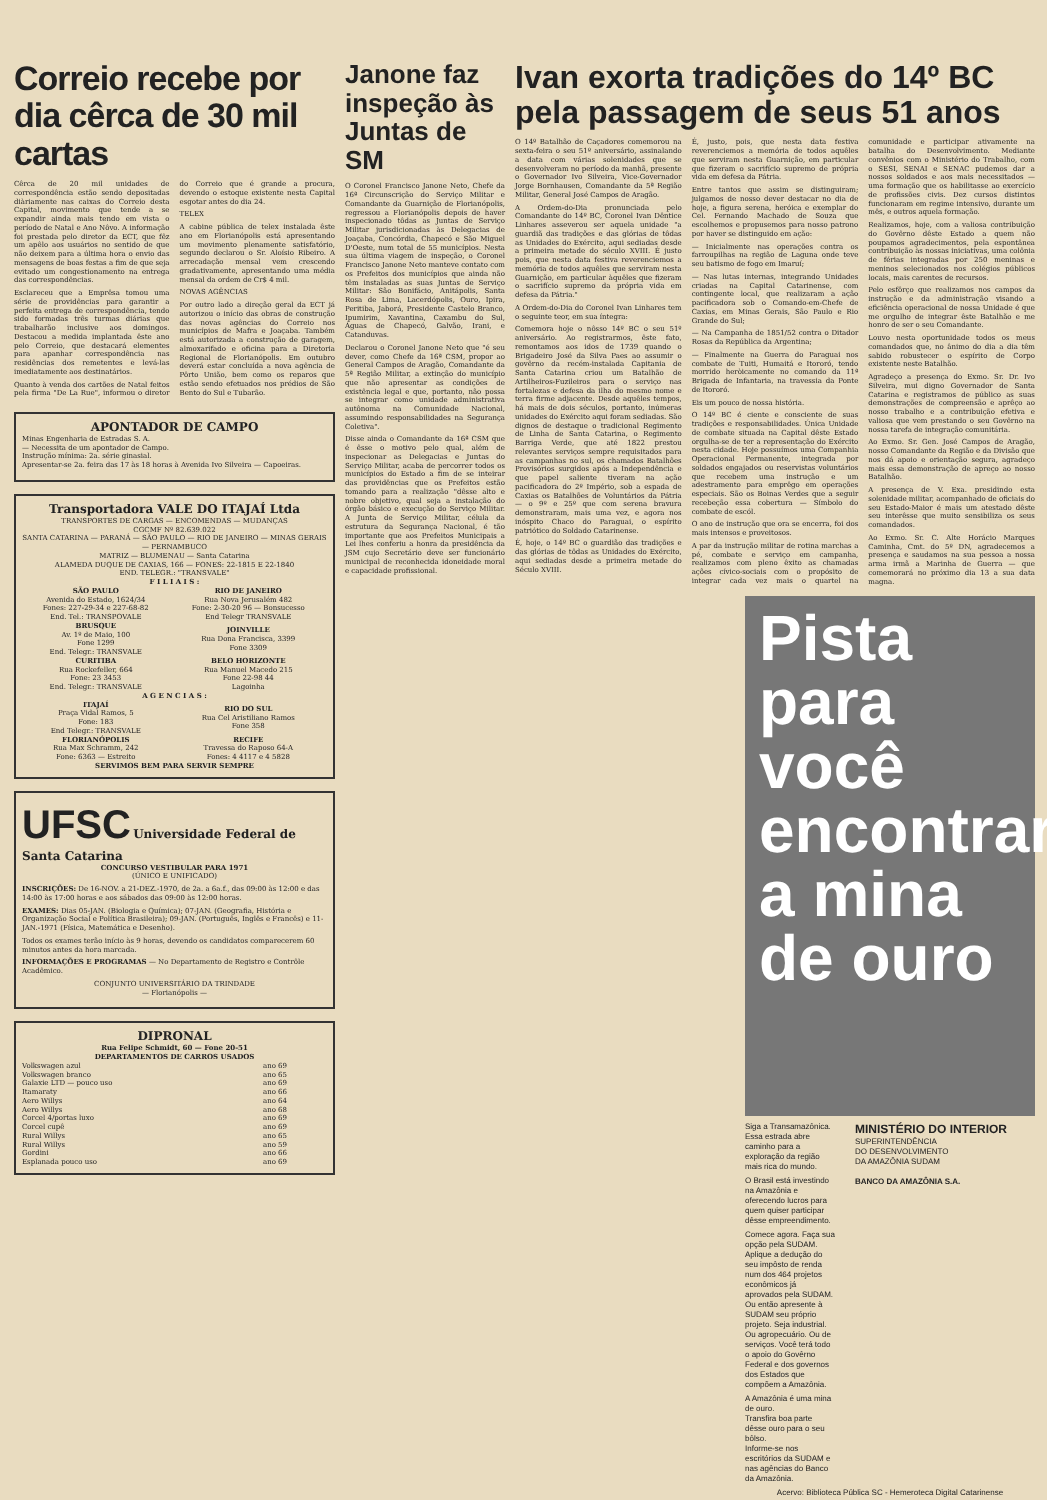Correio recebe por dia cêrca de 30 mil cartas
Cêrca de 20 mil unidades de correspondência estão sendo depositadas diàriamente nas caixas do Correio desta Capital, movimento que tende a se expandir ainda mais tendo em vista o período de Natal e Ano Nôvo. A informação foi prestada pelo diretor da ECT, que fêz um apêlo aos usuários no sentido de que não deixem para a última hora o envio das mensagens de boas festas a fim de que seja evitado um congestionamento na entrega das correspondências.
Esclareceu que a Emprêsa tomou uma série de providências para garantir a perfeita entrega de correspondência, tendo sido formadas três turmas diárias que trabalharão inclusive aos domingos. Destacou a medida implantada êste ano pelo Correio, que destacará elementes para apanhar correspondência nas residências dos remetentes e levá-las imediatamente aos destinatários.
Quanto à venda dos cartões de Natal feitos pela firma "De La Rue", informou o diretor do Correio que é grande a procura, devendo o estoque existente nesta Capital esgotar antes do dia 24.
TELEX
A cabine pública de telex instalada êste ano em Florianópolis está apresentando um movimento plenamente satisfatório, segundo declarou o Sr. Aloísio Ribeiro. A arrecadação mensal vem crescendo gradativamente, apresentando uma média mensal da ordem de Cr$ 4 mil.
NOVAS AGÊNCIAS
Por outro lado a direção geral da ECT já autorizou o início das obras de construção das novas agências do Correio nos municípios de Mafra e Joaçaba. Também está autorizada a construção de garagem, almoxarifado e oficina para a Diretoria Regional de Florianópolis. Em outubro deverá estar concluída a nova agência de Pôrto União, bem como os reparos que estão sendo efetuados nos prédios de São Bento do Sul e Tubarão.
APONTADOR DE CAMPO
Minas Engenharia de Estradas S. A.
— Necessita de um apontador de Campo.
Instrução mínima: 2a. série ginasial.
Apresentar-se 2a. feira das 17 às 18 horas à Avenida Ivo Silveira — Capoeiras.
Transportadora VALE DO ITAJAÍ Ltda
TRANSPORTES DE CARGAS — ENCOMENDAS — MUDANÇAS
CGCMF Nº 82.639.022
SANTA CATARINA — PARANÁ — SÃO PAULO — RIO DE JANEIRO — MINAS GERAIS — PERNAMBUCO
MATRIZ — BLUMENAU — Santa Catarina
ALAMEDA DUQUE DE CAXIAS, 166 — FONES: 22-1815 E 22-1840
END. TELEGR.: "TRANSVALE"
F I L I A I S :
| SÃO PAULO Avenida do Estado, 1624/34 Fones: 227-29-34 e 227-68-82 End. Tel.: TRANSPOVALE | RIO DE JANEIRO Rua Nova Jerusalém 482 Fone: 2-30-20 96 — Bonsucesso End Telegr TRANSVALE |
| BRUSQUE Av. 1º de Maio, 100 Fone 1299 End. Telegr.: TRANSVALE | JOINVILLE Rua Dona Francisca, 3399 Fone 3309 |
| CURITIBA Rua Rockefeller, 664 Fone: 23 3453 End. Telegr.: TRANSVALE | BELO HORIZONTE Rua Manuel Macedo 215 Fone 22-98 44 Lagoinha |
| A G E N C I A S : | |
| ITAJAÍ Praça Vidal Ramos, 5 Fone: 183 End Telegr.: TRANSVALE | RIO DO SUL Rua Cel Aristiliano Ramos Fone 358 |
| FLORIANÓPOLIS Rua Max Schramm, 242 Fone: 6363 — Estreito | RECIFE Travessa do Raposo 64-A Fones: 4 4117 e 4 5828 |
SERVIMOS BEM PARA SERVIR SEMPRE
UFSC Universidade Federal de Santa Catarina
CONCURSO VESTIBULAR PARA 1971
(ÚNICO E UNIFICADO)
INSCRIÇÕES: De 16-NOV. a 21-DEZ.-1970, de 2a. a 6a.f., das 09:00 às 12:00 e das 14:00 às 17:00 horas e aos sábados das 09:00 às 12:00 horas.
EXAMES: Dias 05-JAN. (Biologia e Química); 07-JAN. (Geografia, História e Organização Social e Política Brasileira); 09-JAN. (Português, Inglês e Francês) e 11-JAN.-1971 (Física, Matemática e Desenho).
Todos os exames terão início às 9 horas, devendo os candidatos comparecerem 60 minutos antes da hora marcada.
INFORMAÇÕES E PROGRAMAS — No Departamento de Registro e Contrôle Acadêmico.
CONJUNTO UNIVERSITÁRIO DA TRINDADE
— Florianópolis —
DIPRONAL
Rua Felipe Schmidt, 60 — Fone 20-51
DEPARTAMENTOS DE CARROS USADOS
| Volkswagen azul | ano 69 |
| Volkswagen branco | ano 65 |
| Galaxie LTD — pouco uso | ano 69 |
| Itamaraty | ano 66 |
| Aero Willys | ano 64 |
| Aero Willys | ano 68 |
| Corcel 4/portas luxo | ano 69 |
| Corcel cupê | ano 69 |
| Rural Willys | ano 65 |
| Rural Willys | ano 59 |
| Gordini | ano 66 |
| Esplanada pouco uso | ano 69 |
Janone faz inspeção às Juntas de SM
O Coronel Francisco Janone Neto, Chefe da 16ª Circunscrição do Serviço Militar e Comandante da Guarnição de Florianópolis, regressou a Florianópolis depois de haver inspecionado tôdas as Juntas de Serviço Militar jurisdicionadas às Delegacias de Joaçaba, Concórdia, Chapecó e São Miguel D'Oeste, num total de 55 municípios. Nesta sua última viagem de inspeção, o Coronel Francisco Janone Neto manteve contato com os Prefeitos dos municípios que ainda não têm instaladas as suas Juntas de Serviço Militar: São Bonifácio, Anitápolis, Santa Rosa de Lima, Lacerdópolis, Ouro, Ipira, Peritiba, Jaborá, Presidente Castelo Branco, Ipumirim, Xavantina, Caxambu do Sul, Águas de Chapecó, Galvão, Irani, e Catanduvas.
Declarou o Coronel Janone Neto que "é seu dever, como Chefe da 16ª CSM, propor ao General Campos de Aragão, Comandante da 5ª Região Militar, a extinção do município que não apresentar as condições de existência legal e que, portanto, não possa se integrar como unidade administrativa autônoma na Comunidade Nacional, assumindo responsabilidades na Segurança Coletiva".
Disse ainda o Comandante da 16ª CSM que é êsse o motivo pelo qual, além de inspecionar as Delegacias e Juntas do Serviço Militar, acaba de percorrer todos os municípios do Estado a fim de se inteirar das providências que os Prefeitos estão tomando para a realização "dêsse alto e nobre objetivo, qual seja a instalação do órgão básico e execução do Serviço Militar. A Junta de Serviço Militar, célula da estrutura da Segurança Nacional, é tão importante que aos Prefeitos Municipais a Lei lhes conferiu a honra da presidência da JSM cujo Secretário deve ser funcionário municipal de reconhecida idoneidade moral e capacidade profissional.
Ivan exorta tradições do 14º BC pela passagem de seus 51 anos
O 14º Batalhão de Caçadores comemorou na sexta-feira o seu 51º aniversário, assinalando a data com várias solenidades que se desenvolveram no período da manhã, presente o Governador Ivo Silveira, Vice-Governador Jorge Bornhausen, Comandante da 5ª Região Militar, General José Campos de Aragão.
A Ordem-do-Dia pronunciada pelo Comandante do 14º BC, Coronel Ivan Dêntice Linhares asseverou ser aquela unidade "a guardiã das tradições e das glórias de tôdas as Unidades do Exército, aqui sediadas desde a primeira metade do século XVIII. É justo pois, que nesta data festiva reverenciemos a memória de todos aquêles que serviram nesta Guarnição, em particular àquêles que fizeram o sacrifício supremo da própria vida em defesa da Pátria."
A Ordem-do-Dia do Coronel Ivan Linhares tem o seguinte teor, em sua íntegra:
Comemora hoje o nôsso 14º BC o seu 51º aniversário. Ao registrarmos, êste fato, remontamos aos idos de 1739 quando o Brigadeiro José da Silva Paes ao assumir o govêrno da recém-instalada Capitania de Santa Catarina criou um Batalhão de Artilheiros-Fuzileiros para o serviço nas fortalezas e defesa da ilha do mesmo nome e terra firme adjacente. Desde aquêles tempos, há mais de dois séculos, portanto, inúmeras unidades do Exército aqui foram sediadas. São dignos de destaque o tradicional Regimento de Linha de Santa Catarina, o Regimento Barriga Verde, que até 1822 prestou relevantes serviços sempre requisitados para as campanhas no sul, os chamados Batalhões Provisórios surgidos após a Independência e que papel saliente tiveram na ação pacificadora do 2º Império, sob a espada de Caxias os Batalhões de Voluntários da Pátria — o 9º e 25º que com serena bravura demonstraram, mais uma vez, e agora nos inóspito Chaco do Paraguai, o espírito patriótico do Soldado Catarinense.
É, hoje, o 14º BC o guardião das tradições e das glórias de tôdas as Unidades do Exército, aqui sediadas desde a primeira metade do Século XVIII.
É, justo, pois, que nesta data festiva reverenciemos a memória de todos aquêles que serviram nesta Guarnição, em particular que fizeram o sacrifício supremo de própria vida em defesa da Pátria.
Entre tantos que assim se distinguiram; julgamos de nosso dever destacar no dia de hoje, a figura serena, heróica e exemplar do Cel. Fernando Machado de Souza que escolhemos e propusemos para nosso patrono por haver se distinguido em ação:
— Inicialmente nas operações contra os farroupilhas na região de Laguna onde teve seu batismo de fogo em Imaruí;
— Nas lutas internas, integrando Unidades criadas na Capital Catarinense, com contingente local, que realizaram a ação pacificadora sob o Comando-em-Chefe de Caxias, em Minas Gerais, São Paulo e Rio Grande do Sul;
— Na Campanha de 1851/52 contra o Ditador Rosas da República da Argentina;
— Finalmente na Guerra do Paraguai nos combate de Tuiti, Humaitá e Itororó, tendo morrido heròicamente no comando da 11ª Brigada de Infantaria, na travessia da Ponte de Itororó.
Eis um pouco de nossa história.
O 14º BC é ciente e consciente de suas tradições e responsabilidades. Única Unidade de combate situada na Capital dêste Estado orgulha-se de ter a representação do Exército nesta cidade. Hoje possuímos uma Companhia Operacional Permanente, integrada por soldados engajados ou reservistas voluntários que recebem uma instrução e um adestramento para emprêgo em operações especiais. São os Boinas Verdes que a seguir recebeção essa cobertura — Símbolo do combate de escól.
O ano de instrução que ora se encerra, foi dos mais intensos e proveitosos.
A par da instrução militar de rotina marchas a pé, combate e serviço em campanha, realizamos com pleno êxito as chamadas ações cívico-sociais com o propósito de integrar cada vez mais o quartel na comunidade e participar ativamente na batalha do Desenvolvimento. Mediante convênios com o Ministério do Trabalho, com o SESI, SENAI e SENAC pudemos dar a nossos soldados e aos mais necessitados — uma formação que os habilitasse ao exercício de profissões civis. Dez cursos distintos funcionaram em regime intensivo, durante um mês, e outros aquela formação.
Realizamos, hoje, com a valiosa contribuição do Govêrno dêste Estado a quem não poupamos agradecimentos, pela espontânea contribuição às nossas iniciativas, uma colônia de férias integradas por 250 meninas e meninos selecionados nos colégios públicos locais, mais carentes de recursos.
Pelo esfôrço que realizamos nos campos da instrução e da administração visando a eficiência operacional de nossa Unidade é que me orgulho de integrar êste Batalhão e me honro de ser o seu Comandante.
Louvo nesta oportunidade todos os meus comandados que, no ânimo do dia a dia têm sabido robustecer o espírito de Corpo existente neste Batalhão.
Agradeço a presença do Exmo. Sr. Dr. Ivo Silveira, mui digno Governador de Santa Catarina e registramos de público as suas demonstrações de compreensão e aprêço ao nosso trabalho e a contribuição efetiva e valiosa que vem prestando o seu Govêrno na nossa tarefa de integração comunitária.
Ao Exmo. Sr. Gen. José Campos de Aragão, nosso Comandante da Região e da Divisão que nos dá apoio e orientação segura, agradeço mais essa demonstração de apreço ao nosso Batalhão.
A presença de V. Exa. presidindo esta solenidade militar, acompanhado de oficiais do seu Estado-Maior é mais um atestado dêste seu interêsse que muito sensibiliza os seus comandados.
Ao Exmo. Sr. C. Alte Horácio Marques Caminha, Cmt. do 5º DN, agradecemos a presença e saudamos na sua pessoa a nossa arma irmã a Marinha de Guerra — que comemorará no próximo dia 13 a sua data magna.
Pista para
você encontrar
a mina de ouro
Siga a Transamazônica. Essa estrada abre caminho para a exploração da região mais rica do mundo.
O Brasil está investindo na Amazônia e oferecendo lucros para quem quiser participar dêsse empreendimento.
Comece agora. Faça sua opção pela SUDAM. Aplique a dedução do seu impôsto de renda num dos 464 projetos econômicos já aprovados pela SUDAM. Ou então apresente à SUDAM seu próprio projeto. Seja industrial. Ou agropecuário. Ou de serviços. Você terá todo o apoio do Govêrno Federal e dos governos dos Estados que compõem a Amazônia.
A Amazônia é uma mina de ouro.
Transfira boa parte dêsse ouro para o seu bôlso.
Informe-se nos escritórios da SUDAM e nas agências do Banco da Amazônia.
MINISTÉRIO DO INTERIOR
SUPERINTENDÊNCIA
DO DESENVOLVIMENTO
DA AMAZÔNIA SUDAM
BANCO DA AMAZÔNIA S.A.
Acervo: Biblioteca Pública SC - Hemeroteca Digital Catarinense